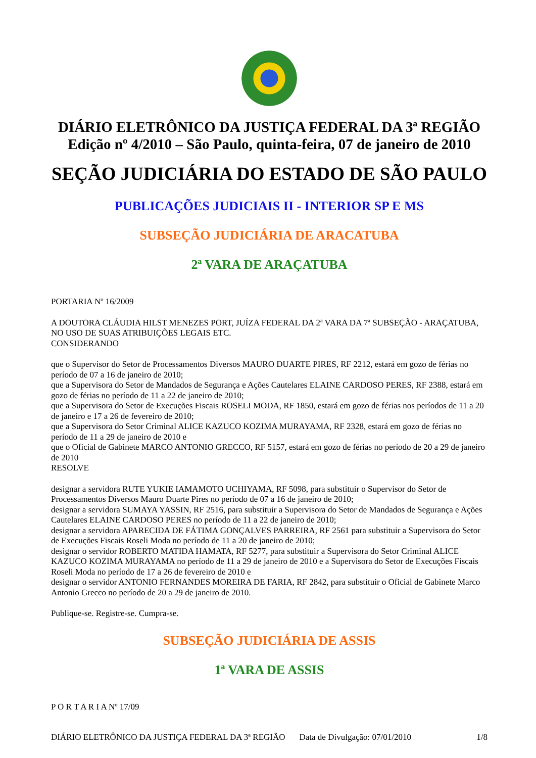DIÁRIO ELETRÔNICO DA JUSTIÇA FEDERAL DA 3ª REGIÃO
Edição nº 4/2010 – São Paulo, quinta-feira, 07 de janeiro de 2010
SEÇÃO JUDICIÁRIA DO ESTADO DE SÃO PAULO
PUBLICAÇÕES JUDICIAIS II - INTERIOR SP E MS
SUBSEÇÃO JUDICIÁRIA DE ARACATUBA
2ª VARA DE ARAÇATUBA
PORTARIA Nº 16/2009
A DOUTORA CLÁUDIA HILST MENEZES PORT, JUÍZA FEDERAL DA 2ª VARA DA 7ª SUBSEÇÃO - ARAÇATUBA, NO USO DE SUAS ATRIBUIÇÕES LEGAIS ETC.
CONSIDERANDO
que o Supervisor do Setor de Processamentos Diversos MAURO DUARTE PIRES, RF 2212, estará em gozo de férias no período de 07 a 16 de janeiro de 2010;
que a Supervisora do Setor de Mandados de Segurança e Ações Cautelares ELAINE CARDOSO PERES, RF 2388, estará em gozo de férias no período de 11 a 22 de janeiro de 2010;
que a Supervisora do Setor de Execuções Fiscais ROSELI MODA, RF 1850, estará em gozo de férias nos períodos de 11 a 20 de janeiro e 17 a 26 de fevereiro de 2010;
que a Supervisora do Setor Criminal ALICE KAZUCO KOZIMA MURAYAMA, RF 2328, estará em gozo de férias no período de 11 a 29 de janeiro de 2010 e
que o Oficial de Gabinete MARCO ANTONIO GRECCO, RF 5157, estará em gozo de férias no período de 20 a 29 de janeiro de 2010
RESOLVE
designar a servidora RUTE YUKIE IAMAMOTO UCHIYAMA, RF 5098, para substituir o Supervisor do Setor de Processamentos Diversos Mauro Duarte Pires no período de 07 a 16 de janeiro de 2010;
designar a servidora SUMAYA YASSIN, RF 2516, para substituir a Supervisora do Setor de Mandados de Segurança e Ações Cautelares ELAINE CARDOSO PERES no período de 11 a 22 de janeiro de 2010;
designar a servidora APARECIDA DE FÁTIMA GONÇALVES PARREIRA, RF 2561 para substituir a Supervisora do Setor de Execuções Fiscais Roseli Moda no período de 11 a 20 de janeiro de 2010;
designar o servidor ROBERTO MATIDA HAMATA, RF 5277, para substituir a Supervisora do Setor Criminal ALICE KAZUCO KOZIMA MURAYAMA no período de 11 a 29 de janeiro de 2010 e a Supervisora do Setor de Execuções Fiscais Roseli Moda no período de 17 a 26 de fevereiro de 2010 e
designar o servidor ANTONIO FERNANDES MOREIRA DE FARIA, RF 2842, para substituir o Oficial de Gabinete Marco Antonio Grecco no período de 20 a 29 de janeiro de 2010.
Publique-se. Registre-se. Cumpra-se.
SUBSEÇÃO JUDICIÁRIA DE ASSIS
1ª VARA DE ASSIS
P O R T A R I A Nº 17/09
DIÁRIO ELETRÔNICO DA JUSTIÇA FEDERAL DA 3ª REGIÃO Data de Divulgação: 07/01/2010 1/8